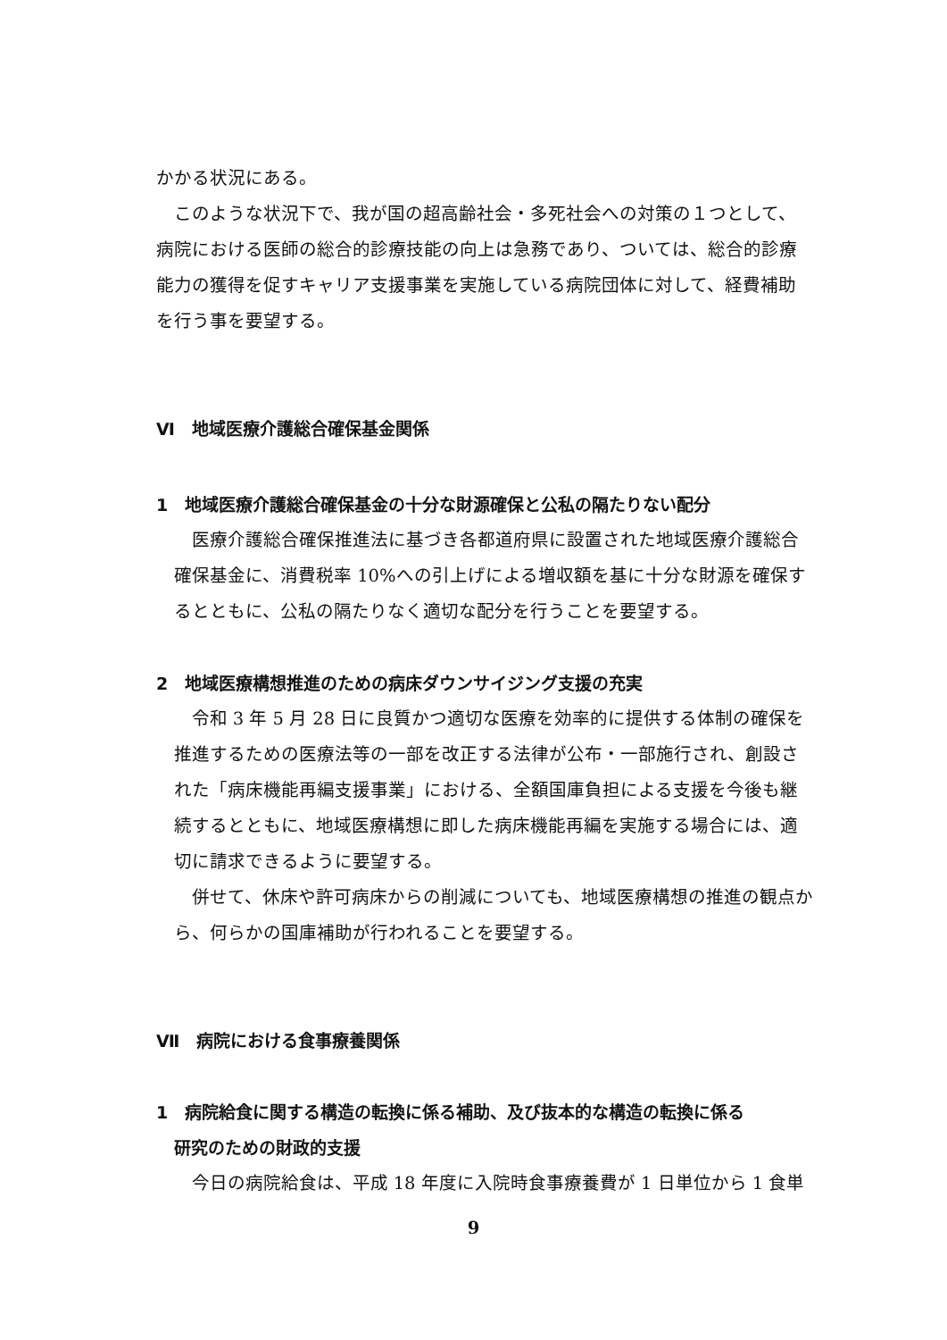かかる状況にある。
このような状況下で、我が国の超高齢社会・多死社会への対策の１つとして、病院における医師の総合的診療技能の向上は急務であり、ついては、総合的診療能力の獲得を促すキャリア支援事業を実施している病院団体に対して、経費補助を行う事を要望する。
Ⅵ　地域医療介護総合確保基金関係
1　地域医療介護総合確保基金の十分な財源確保と公私の隔たりない配分
医療介護総合確保推進法に基づき各都道府県に設置された地域医療介護総合確保基金に、消費税率 10%への引上げによる増収額を基に十分な財源を確保するとともに、公私の隔たりなく適切な配分を行うことを要望する。
2　地域医療構想推進のための病床ダウンサイジング支援の充実
令和 3 年 5 月 28 日に良質かつ適切な医療を効率的に提供する体制の確保を推進するための医療法等の一部を改正する法律が公布・一部施行され、創設された「病床機能再編支援事業」における、全額国庫負担による支援を今後も継続するとともに、地域医療構想に即した病床機能再編を実施する場合には、適切に請求できるように要望する。
併せて、休床や許可病床からの削減についても、地域医療構想の推進の観点から、何らかの国庫補助が行われることを要望する。
Ⅶ　病院における食事療養関係
1　病院給食に関する構造の転換に係る補助、及び抜本的な構造の転換に係る
研究のための財政的支援
今日の病院給食は、平成 18 年度に入院時食事療養費が 1 日単位から 1 食単
9